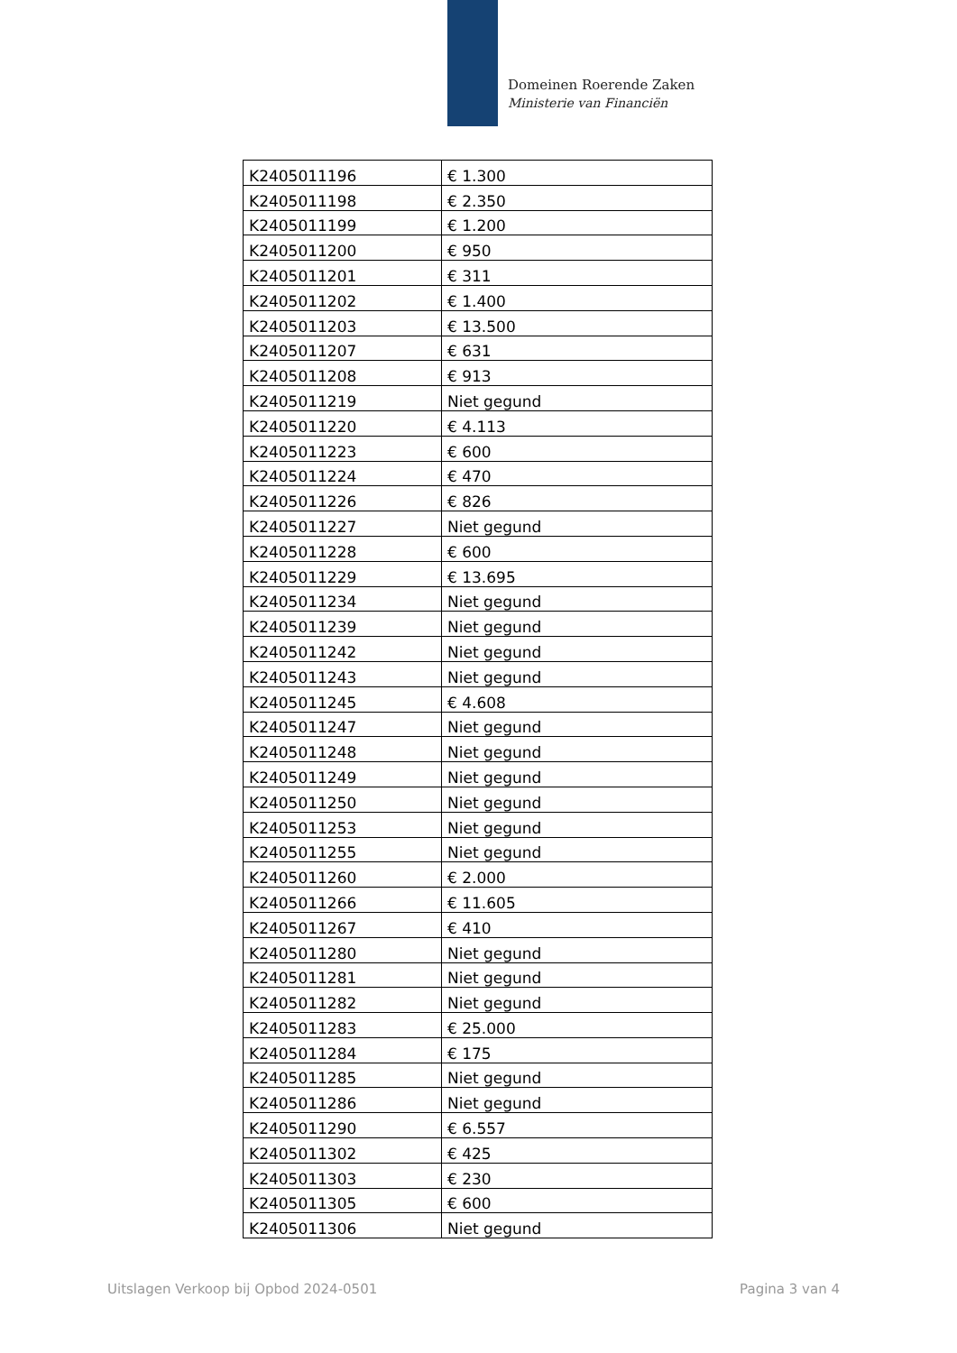Domeinen Roerende Zaken
Ministerie van Financiën
| K2405011196 | € 1.300 |
| K2405011198 | € 2.350 |
| K2405011199 | € 1.200 |
| K2405011200 | € 950 |
| K2405011201 | € 311 |
| K2405011202 | € 1.400 |
| K2405011203 | € 13.500 |
| K2405011207 | € 631 |
| K2405011208 | € 913 |
| K2405011219 | Niet gegund |
| K2405011220 | € 4.113 |
| K2405011223 | € 600 |
| K2405011224 | € 470 |
| K2405011226 | € 826 |
| K2405011227 | Niet gegund |
| K2405011228 | € 600 |
| K2405011229 | € 13.695 |
| K2405011234 | Niet gegund |
| K2405011239 | Niet gegund |
| K2405011242 | Niet gegund |
| K2405011243 | Niet gegund |
| K2405011245 | € 4.608 |
| K2405011247 | Niet gegund |
| K2405011248 | Niet gegund |
| K2405011249 | Niet gegund |
| K2405011250 | Niet gegund |
| K2405011253 | Niet gegund |
| K2405011255 | Niet gegund |
| K2405011260 | € 2.000 |
| K2405011266 | € 11.605 |
| K2405011267 | € 410 |
| K2405011280 | Niet gegund |
| K2405011281 | Niet gegund |
| K2405011282 | Niet gegund |
| K2405011283 | € 25.000 |
| K2405011284 | € 175 |
| K2405011285 | Niet gegund |
| K2405011286 | Niet gegund |
| K2405011290 | € 6.557 |
| K2405011302 | € 425 |
| K2405011303 | € 230 |
| K2405011305 | € 600 |
| K2405011306 | Niet gegund |
Uitslagen Verkoop bij Opbod 2024-0501 Pagina 3 van 4